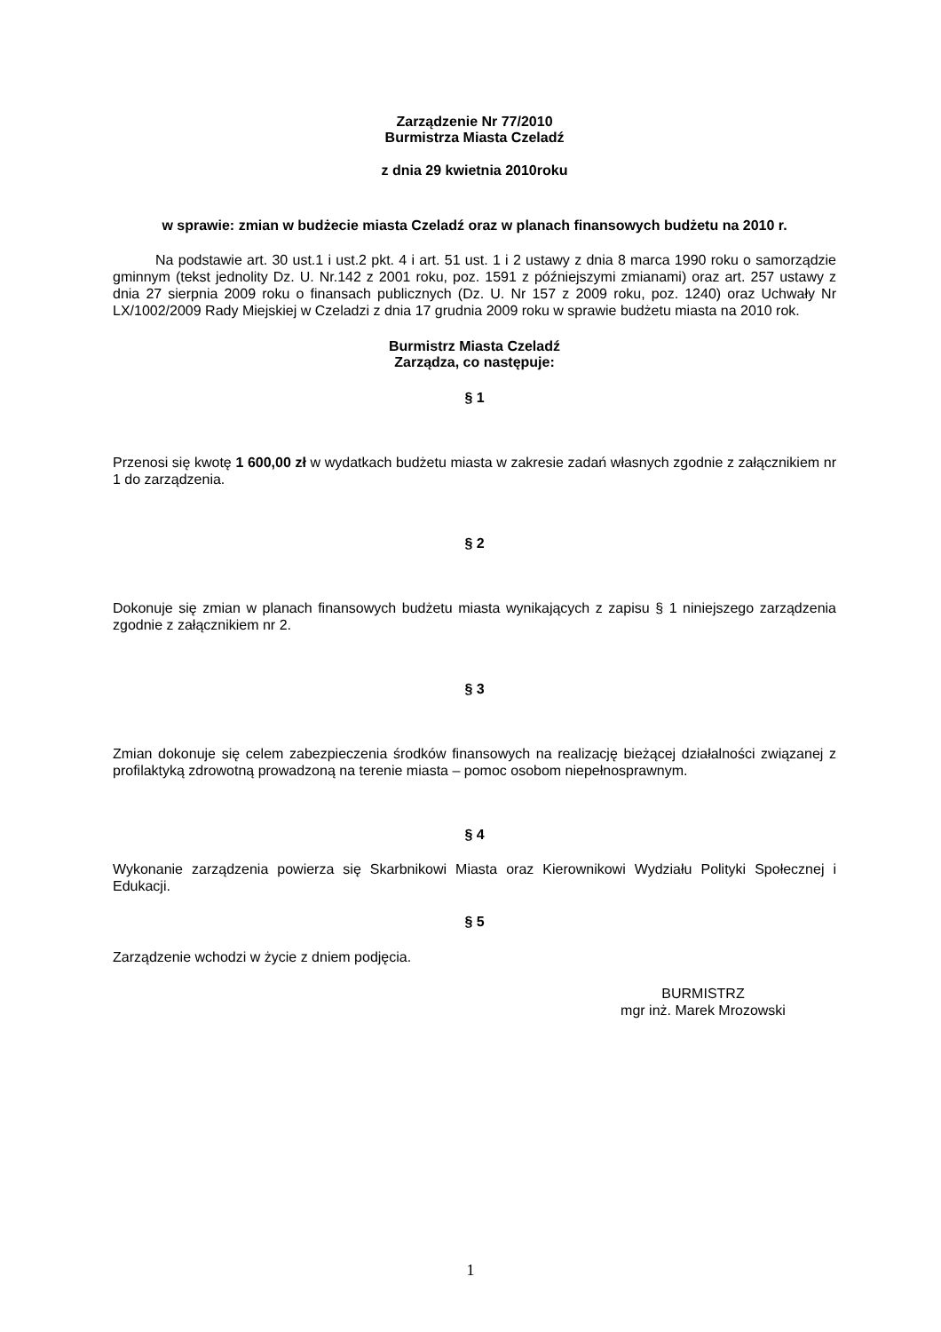Zarządzenie Nr 77/2010
Burmistrza Miasta Czeladź
z dnia 29 kwietnia 2010roku
w sprawie: zmian w budżecie miasta Czeladź oraz w planach finansowych budżetu na 2010 r.
Na podstawie art. 30 ust.1 i ust.2 pkt. 4 i art. 51 ust. 1 i 2 ustawy z dnia 8 marca 1990 roku o samorządzie gminnym (tekst jednolity Dz. U. Nr.142 z 2001 roku, poz. 1591 z późniejszymi zmianami) oraz art. 257 ustawy z dnia 27 sierpnia 2009 roku o finansach publicznych (Dz. U. Nr 157 z 2009 roku, poz. 1240) oraz Uchwały Nr LX/1002/2009 Rady Miejskiej w Czeladzi z dnia 17 grudnia 2009 roku w sprawie budżetu miasta na 2010 rok.
Burmistrz Miasta Czeladź
Zarządza, co następuje:
§ 1
Przenosi się kwotę 1 600,00 zł w wydatkach budżetu miasta w zakresie zadań własnych zgodnie z załącznikiem nr 1 do zarządzenia.
§ 2
Dokonuje się zmian w planach finansowych budżetu miasta wynikających z zapisu § 1 niniejszego zarządzenia zgodnie z załącznikiem nr 2.
§ 3
Zmian dokonuje się celem zabezpieczenia środków finansowych na realizację bieżącej działalności związanej z profilaktyką zdrowotną prowadzoną na terenie miasta – pomoc osobom niepełnosprawnym.
§ 4
Wykonanie zarządzenia powierza się Skarbnikowi Miasta oraz Kierownikowi Wydziału Polityki Społecznej i Edukacji.
§ 5
Zarządzenie wchodzi w życie z dniem podjęcia.
BURMISTRZ
mgr inż. Marek Mrozowski
1